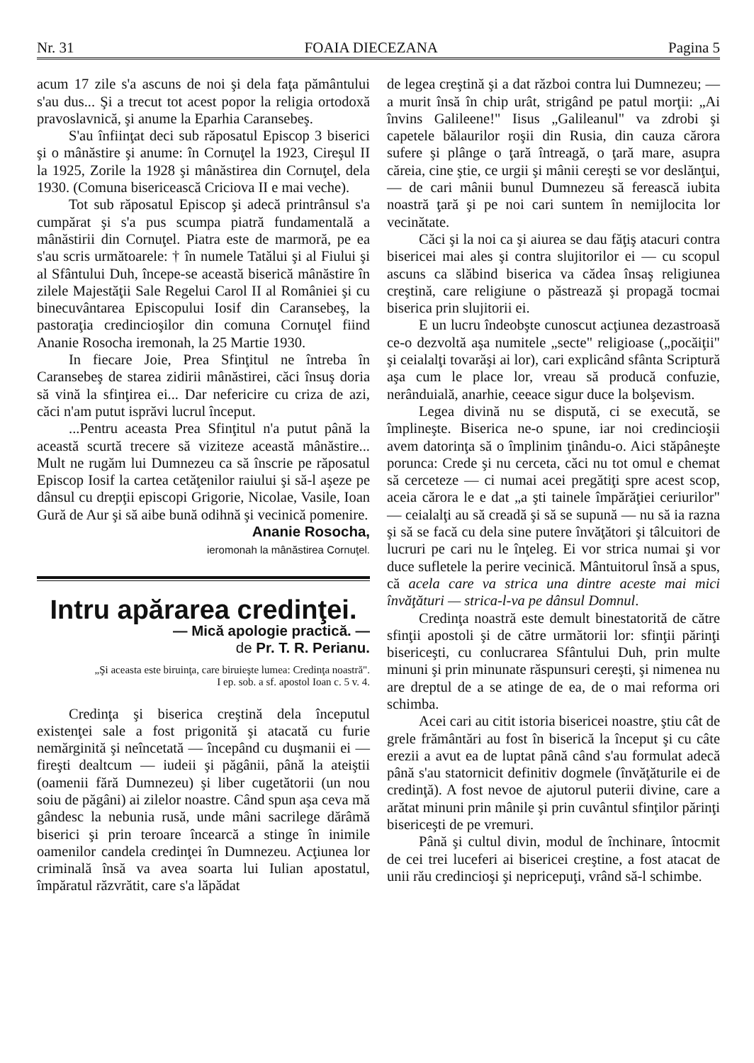Nr. 31 FOAIA DIECEZANA Pagina 5
acum 17 zile s'a ascuns de noi şi dela faţa pământului s'au dus... Şi a trecut tot acest popor la religia ortodoxă pravoslavnică, şi anume la Eparhia Caransebeş.
S'au înfiinţat deci sub răposatul Episcop 3 biserici şi o mânăstire şi anume: în Cornuţel la 1923, Cireşul II la 1925, Zorile la 1928 şi mânăstirea din Cornuţel, dela 1930. (Comuna bisericească Criciova II e mai veche).
Tot sub răposatul Episcop şi adecă printrânsul s'a cumpărat şi s'a pus scumpa piatră fundamentală a mânăstirii din Cornuţel. Piatra este de marmoră, pe ea s'au scris următoarele: † în numele Tatălui şi al Fiului şi al Sfântului Duh, începe-se această biserică mânăstire în zilele Majestăţii Sale Regelui Carol II al României şi cu binecuvântarea Episcopului Iosif din Caransebeş, la pastoraţia credincioşilor din comuna Cornuţel fiind Ananie Rosocha iremonah, la 25 Martie 1930.
In fiecare Joie, Prea Sfinţitul ne întreba în Caransebeş de starea zidirii mânăstirei, căci însuş doria să vină la sfinţirea ei... Dar nefericire cu criza de azi, căci n'am putut isprăvi lucrul început.
...Pentru aceasta Prea Sfinţitul n'a putut până la această scurtă trecere să viziteze această mânăstire... Mult ne rugăm lui Dumnezeu ca să înscrie pe răposatul Episcop Iosif la cartea cetăţenilor raiului şi să-l aşeze pe dânsul cu drepţii episcopi Grigorie, Nicolae, Vasile, Ioan Gură de Aur şi să aibe bună odihnă şi vecinică pomenire.
Ananie Rosocha,
ieromonah la mânăstirea Cornuţel.
Intru apărarea credinţei.
— Mică apologie practică. —
de Pr. T. R. Perianu.
„Şi aceasta este biruinţa, care biruieşte lumea: Credinţa noastră".
I ep. sob. a sf. apostol Ioan c. 5 v. 4.
Credinţa şi biserica creştină dela începutul existenţei sale a fost prigonită şi atacată cu furie nemărginită şi neîncetată — începând cu duşmanii ei — fireşti dealtcum — iudeii şi păgânii, până la ateiştii (oamenii fără Dumnezeu) şi liber cugetătorii (un nou soiu de păgâni) ai zilelor noastre. Când spun aşa ceva mă gândesc la nebunia rusă, unde mâni sacrilege dărâmă biserici şi prin teroare încearcă a stinge în inimile oamenilor candela credinţei în Dumnezeu. Acţiunea lor criminală însă va avea soarta lui Iulian apostatul, împăratul răzvrătit, care s'a lăpădat
de legea creştină şi a dat război contra lui Dumnezeu; — a murit însă în chip urât, strigând pe patul morţii: „Ai învins Galileene!" Iisus „Galileanul" va zdrobi şi capetele bălaurilor roşii din Rusia, din cauza cărora sufere şi plânge o ţară întreagă, o ţară mare, asupra căreia, cine ştie, ce urgii şi mânii cereşti se vor deslănţui, — de cari mânii bunul Dumnezeu să ferească iubita noastră ţară şi pe noi cari suntem în nemijlocita lor vecinătate.
Căci şi la noi ca şi aiurea se dau făţiş atacuri contra bisericei mai ales şi contra slujitorilor ei — cu scopul ascuns ca slăbind biserica va cădea însaş religiunea creştină, care religiune o păstrează şi propagă tocmai biserica prin slujitorii ei.
E un lucru îndeobşte cunoscut acţiunea dezastroasă ce-o dezvoltă aşa numitele „secte" religioase („pocăiţii" şi ceialalţi tovarăşi ai lor), cari explicând sfânta Scriptură aşa cum le place lor, vreau să producă confuzie, nerânduială, anarhie, ceeace sigur duce la bolşevism.
Legea divină nu se dispută, ci se execută, se împlineşte. Biserica ne-o spune, iar noi credincioşii avem datorinţa să o împlinim ţinându-o. Aici stăpâneşte porunca: Crede şi nu cerceta, căci nu tot omul e chemat să cerceteze — ci numai acei pregătiţi spre acest scop, aceia cărora le e dat „a şti tainele împărăţiei ceriurilor" — ceialalţi au să creadă şi să se supună — nu să ia razna şi să se facă cu dela sine putere învăţători şi tâlcuitori de lucruri pe cari nu le înţeleg. Ei vor strica numai şi vor duce sufletele la perire vecinică. Mântuitorul însă a spus, că acela care va strica una dintre aceste mai mici învăţături — strica-l-va pe dânsul Domnul.
Credinţa noastră este demult binestatorită de către sfinţii apostoli şi de către următorii lor: sfinţii părinţi bisericeşti, cu conlucrarea Sfântului Duh, prin multe minuni şi prin minunate răspunsuri cereşti, şi nimenea nu are dreptul de a se atinge de ea, de o mai reforma ori schimba.
Acei cari au citit istoria bisericei noastre, ştiu cât de grele frământări au fost în biserică la început şi cu câte erezii a avut ea de luptat până când s'au formulat adecă până s'au statornicit definitiv dogmele (învăţăturile ei de credinţă). A fost nevoe de ajutorul puterii divine, care a arătat minuni prin mânile şi prin cuvântul sfinţilor părinţi bisericeşti de pe vremuri.
Până şi cultul divin, modul de închinare, întocmit de cei trei luceferi ai bisericei creştine, a fost atacat de unii rău credincioşi şi nepricepuţi, vrând să-l schimbe.